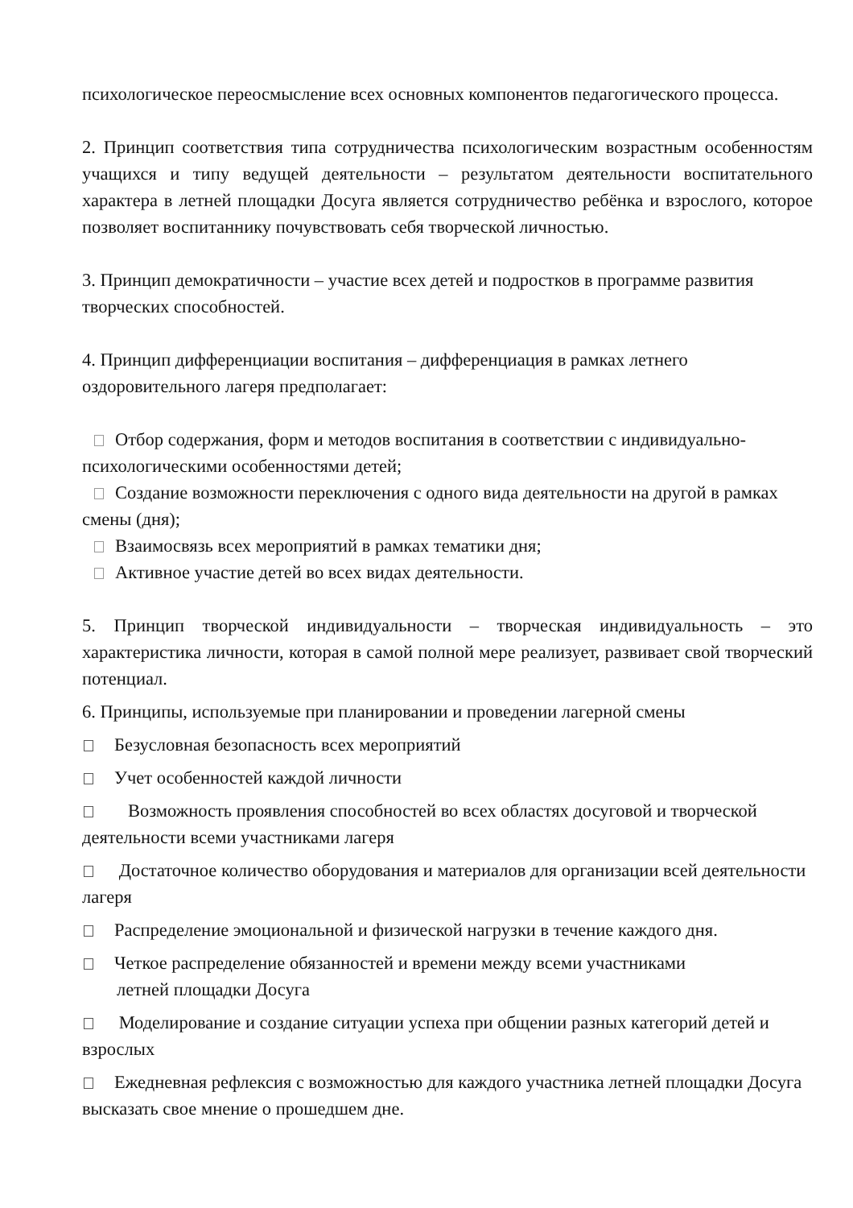психологическое переосмысление всех основных компонентов педагогического процесса.
2. Принцип соответствия типа сотрудничества психологическим возрастным особенностям учащихся и типу ведущей деятельности – результатом деятельности воспитательного характера в летней площадки Досуга является сотрудничество ребёнка и взрослого, которое позволяет воспитаннику почувствовать себя творческой личностью.
3. Принцип демократичности – участие всех детей и подростков в программе развития творческих способностей.
4. Принцип дифференциации воспитания – дифференциация в рамках летнего оздоровительного лагеря предполагает:
Отбор содержания, форм и методов воспитания в соответствии с индивидуально-психологическими особенностями детей;
Создание возможности переключения с одного вида деятельности на другой в рамках смены (дня);
Взаимосвязь всех мероприятий в рамках тематики дня;
Активное участие детей во всех видах деятельности.
5. Принцип творческой индивидуальности – творческая индивидуальность – это характеристика личности, которая в самой полной мере реализует, развивает свой творческий потенциал.
6. Принципы, используемые при планировании и проведении лагерной смены
Безусловная безопасность всех мероприятий
Учет особенностей каждой личности
Возможность проявления способностей во всех областях досуговой и творческой деятельности всеми участниками лагеря
Достаточное количество оборудования и материалов для организации всей деятельности лагеря
Распределение эмоциональной и физической нагрузки в течение каждого дня.
Четкое распределение обязанностей и времени между всеми участниками
летней площадки Досуга
Моделирование и создание ситуации успеха при общении разных категорий детей и взрослых
Ежедневная рефлексия с возможностью для каждого участника летней площадки Досуга высказать свое мнение о прошедшем дне.